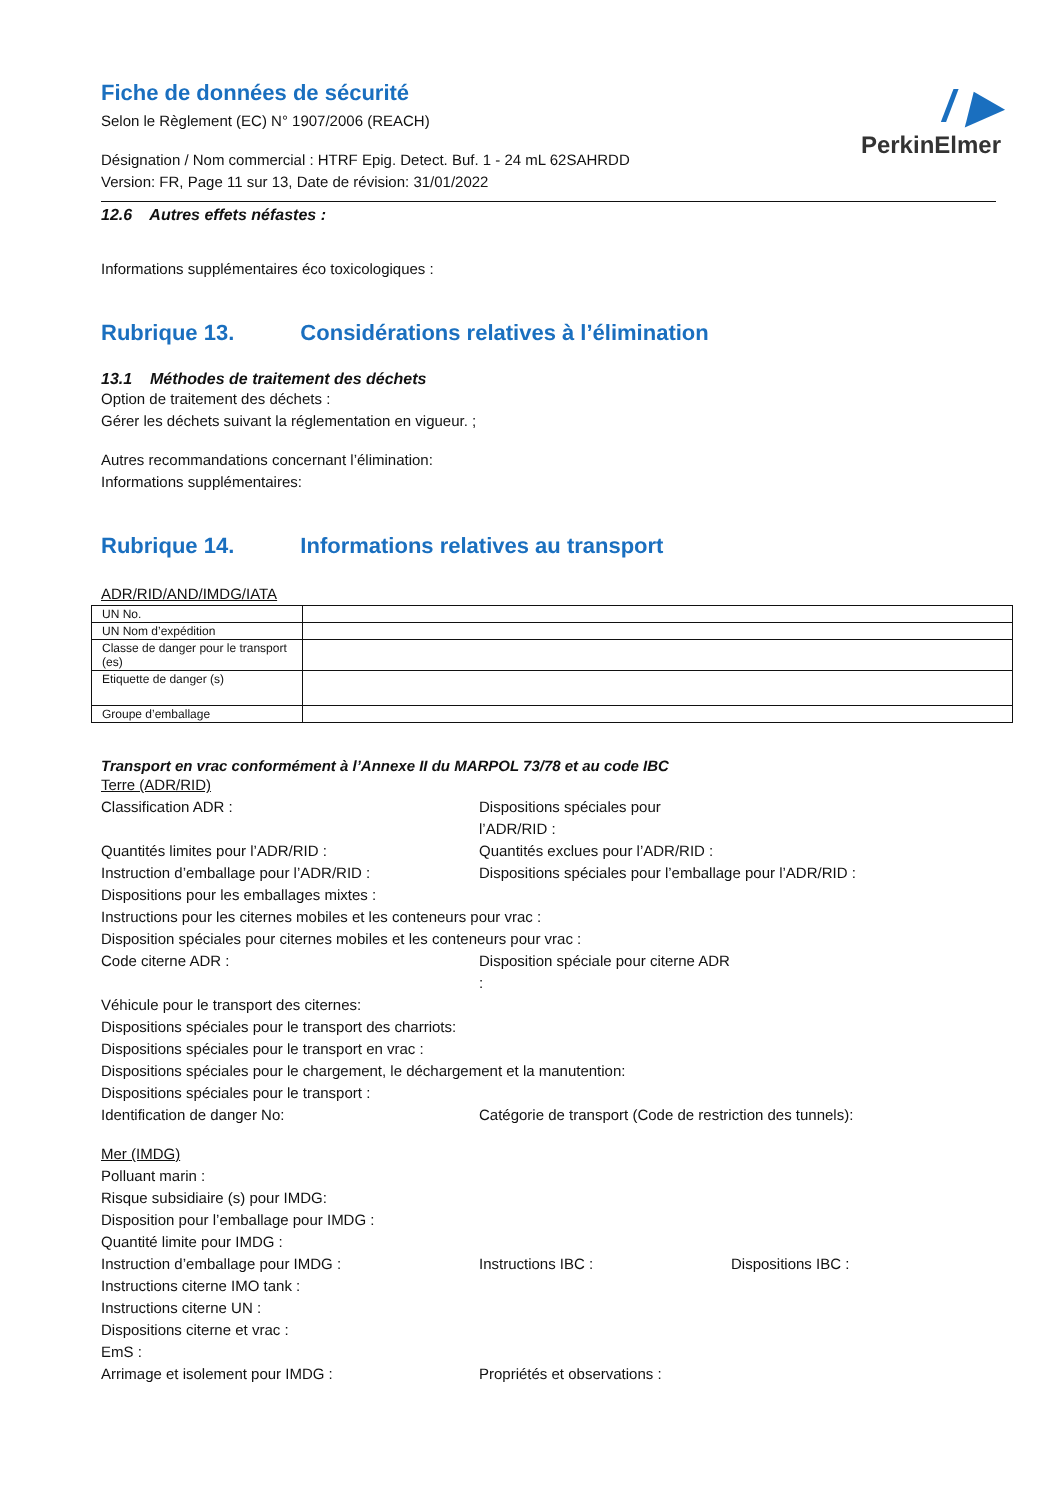/ ▶
PerkinElmer
Fiche de données de sécurité
Selon le Règlement (EC) N° 1907/2006 (REACH)
Désignation / Nom commercial : HTRF Epig. Detect. Buf. 1 - 24 mL 62SAHRDD
Version: FR, Page 11 sur 13, Date de révision: 31/01/2022
12.6 Autres effets néfastes :
Informations supplémentaires éco toxicologiques :
Rubrique 13. Considérations relatives à l’élimination
13.1 Méthodes de traitement des déchets
Option de traitement des déchets :
Gérer les déchets suivant la réglementation en vigueur. ;
Autres recommandations concernant l’élimination:
Informations supplémentaires:
Rubrique 14. Informations relatives au transport
ADR/RID/AND/IMDG/IATA
| UN No. | |
| UN Nom d’expédition | |
| Classe de danger pour le transport (es) | |
| Etiquette de danger (s) | |
| Groupe d’emballage | |
Transport en vrac conformément à l’Annexe II du MARPOL 73/78 et au code IBC
Terre (ADR/RID)
Classification ADR : Dispositions spéciales pour l’ADR/RID :
Quantités limites pour l’ADR/RID : Quantités exclues pour l’ADR/RID :
Instruction d’emballage pour l’ADR/RID : Dispositions spéciales pour l’emballage pour l’ADR/RID :
Dispositions pour les emballages mixtes :
Instructions pour les citernes mobiles et les conteneurs pour vrac :
Disposition spéciales pour citernes mobiles et les conteneurs pour vrac :
Code citerne ADR : Disposition spéciale pour citerne ADR :
Véhicule pour le transport des citernes:
Dispositions spéciales pour le transport des charriots:
Dispositions spéciales pour le transport en vrac :
Dispositions spéciales pour le chargement, le déchargement et la manutention:
Dispositions spéciales pour le transport :
Identification de danger No: Catégorie de transport (Code de restriction des tunnels):
Mer (IMDG)
Polluant marin :
Risque subsidiaire (s) pour IMDG:
Disposition pour l’emballage pour IMDG :
Quantité limite pour IMDG :
Instruction d’emballage pour IMDG : Instructions IBC : Dispositions IBC :
Instructions citerne IMO tank :
Instructions citerne UN :
Dispositions citerne et vrac :
EmS :
Arrimage et isolement pour IMDG : Propriétés et observations :